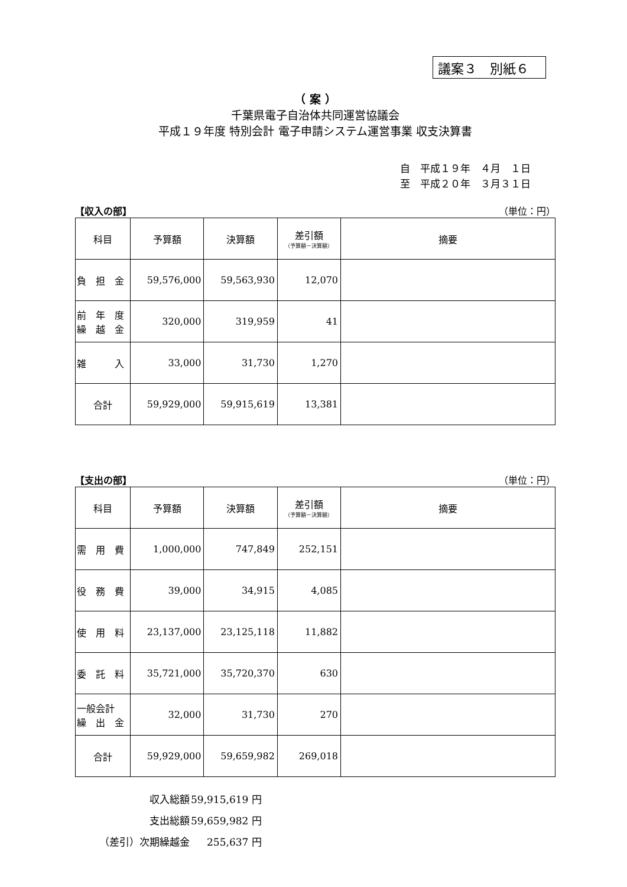議案３　別紙６
（ 案 ）
千葉県電子自治体共同運営協議会
平成１９年度 特別会計 電子申請システム運営事業 収支決算書
自　平成１９年　４月　１日
至　平成２０年　３月３１日
【収入の部】 （単位：円）
| 科目 | 予算額 | 決算額 | 差引額 （予算額－決算額） | 摘要 |
| --- | --- | --- | --- | --- |
| 負 担 金 | 59,576,000 | 59,563,930 | 12,070 | |
| 前 年 度 繰 越 金 | 320,000 | 319,959 | 41 | |
| 雑 入 | 33,000 | 31,730 | 1,270 | |
| 合計 | 59,929,000 | 59,915,619 | 13,381 | |
【支出の部】 （単位：円）
| 科目 | 予算額 | 決算額 | 差引額 （予算額－決算額） | 摘要 |
| --- | --- | --- | --- | --- |
| 需 用 費 | 1,000,000 | 747,849 | 252,151 | |
| 役 務 費 | 39,000 | 34,915 | 4,085 | |
| 使 用 料 | 23,137,000 | 23,125,118 | 11,882 | |
| 委 託 料 | 35,721,000 | 35,720,370 | 630 | |
| 一般会計 繰 出 金 | 32,000 | 31,730 | 270 | |
| 合計 | 59,929,000 | 59,659,982 | 269,018 | |
| 収入総額 | 59,915,619 円 |
| 支出総額 | 59,659,982 円 |
| （差引）次期繰越金 | 255,637 円 |